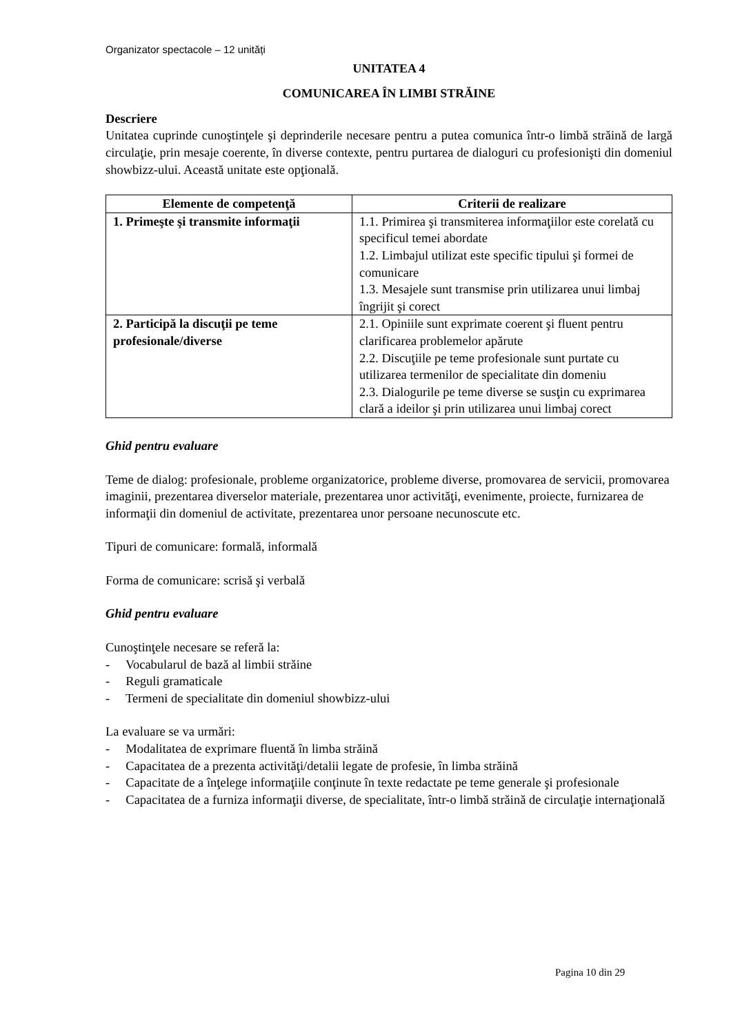Organizator spectacole – 12 unități
UNITATEA 4
COMUNICAREA ÎN LIMBI STRĂINE
Descriere
Unitatea cuprinde cunoştinţele şi deprinderile necesare pentru a putea comunica într-o limbă străină de largă circulaţie, prin mesaje coerente, în diverse contexte, pentru purtarea de dialoguri cu profesionişti din domeniul showbizz-ului. Această unitate este opţională.
| Elemente de competenţă | Criterii de realizare |
| --- | --- |
| 1. Primeşte şi transmite informaţii | 1.1. Primirea şi transmiterea informaţiilor este corelată cu specificul temei abordate 1.2. Limbajul utilizat este specific tipului şi formei de comunicare 1.3. Mesajele sunt transmise prin utilizarea unui limbaj îngrijit şi corect |
| 2. Participă la discuţii pe teme profesionale/diverse | 2.1. Opiniile sunt exprimate coerent şi fluent pentru clarificarea problemelor apărute 2.2. Discuţiile pe teme profesionale sunt purtate cu utilizarea termenilor de specialitate din domeniu 2.3. Dialogurile pe teme diverse se susţin cu exprimarea clară a ideilor şi prin utilizarea unui limbaj corect |
Ghid pentru evaluare
Teme de dialog: profesionale, probleme organizatorice, probleme diverse, promovarea de servicii, promovarea imaginii, prezentarea diverselor materiale, prezentarea unor activităţi, evenimente, proiecte, furnizarea de informaţii din domeniul de activitate, prezentarea unor persoane necunoscute etc.
Tipuri de comunicare: formală, informală
Forma de comunicare: scrisă şi verbală
Ghid pentru evaluare
Cunoştinţele necesare se referă la:
- Vocabularul de bază al limbii străine
- Reguli gramaticale
- Termeni de specialitate din domeniul showbizz-ului
La evaluare se va urmări:
- Modalitatea de exprimare fluentă în limba străină
- Capacitatea de a prezenta activităţi/detalii legate de profesie, în limba străină
- Capacitate de a înţelege informaţiile conţinute în texte redactate pe teme generale şi profesionale
- Capacitatea de a furniza informaţii diverse, de specialitate, într-o limbă străină de circulaţie internaţională
Pagina 10 din 29